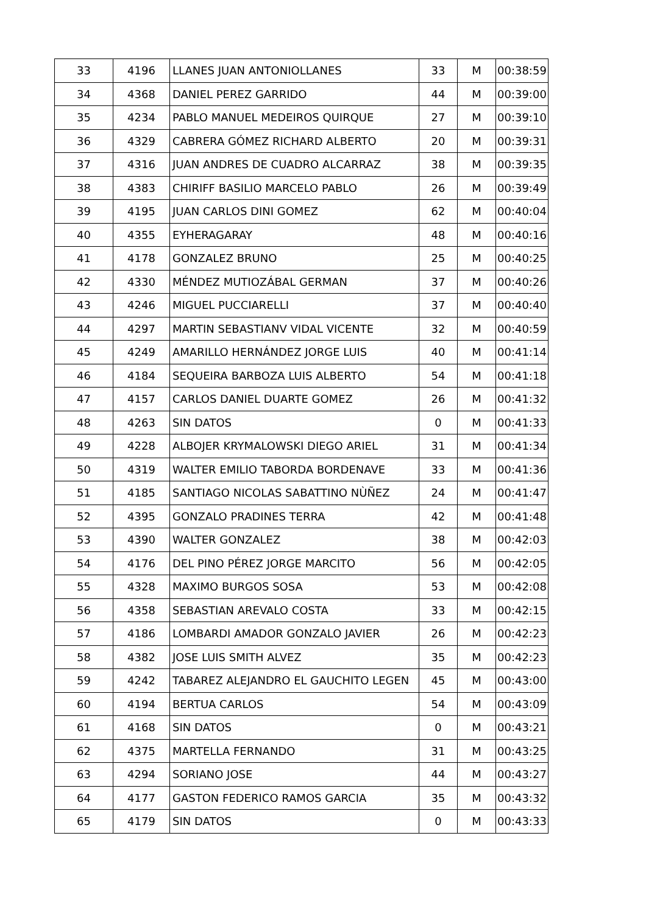| 33 | 4196 | LLANES JUAN ANTONIOLLANES | 33 | M | 00:38:59 |
| 34 | 4368 | DANIEL PEREZ GARRIDO | 44 | M | 00:39:00 |
| 35 | 4234 | PABLO MANUEL MEDEIROS QUIRQUE | 27 | M | 00:39:10 |
| 36 | 4329 | CABRERA GÓMEZ RICHARD ALBERTO | 20 | M | 00:39:31 |
| 37 | 4316 | JUAN ANDRES DE CUADRO ALCARRAZ | 38 | M | 00:39:35 |
| 38 | 4383 | CHIRIFF BASILIO MARCELO PABLO | 26 | M | 00:39:49 |
| 39 | 4195 | JUAN CARLOS DINI GOMEZ | 62 | M | 00:40:04 |
| 40 | 4355 | EYHERAGARAY | 48 | M | 00:40:16 |
| 41 | 4178 | GONZALEZ BRUNO | 25 | M | 00:40:25 |
| 42 | 4330 | MÉNDEZ MUTIOZÁBAL GERMAN | 37 | M | 00:40:26 |
| 43 | 4246 | MIGUEL PUCCIARELLI | 37 | M | 00:40:40 |
| 44 | 4297 | MARTIN SEBASTIANV VIDAL VICENTE | 32 | M | 00:40:59 |
| 45 | 4249 | AMARILLO HERNÁNDEZ JORGE LUIS | 40 | M | 00:41:14 |
| 46 | 4184 | SEQUEIRA BARBOZA LUIS ALBERTO | 54 | M | 00:41:18 |
| 47 | 4157 | CARLOS DANIEL DUARTE GOMEZ | 26 | M | 00:41:32 |
| 48 | 4263 | SIN DATOS | 0 | M | 00:41:33 |
| 49 | 4228 | ALBOJER KRYMALOWSKI DIEGO ARIEL | 31 | M | 00:41:34 |
| 50 | 4319 | WALTER EMILIO TABORDA BORDENAVE | 33 | M | 00:41:36 |
| 51 | 4185 | SANTIAGO NICOLAS SABATTINO NÙÑEZ | 24 | M | 00:41:47 |
| 52 | 4395 | GONZALO PRADINES TERRA | 42 | M | 00:41:48 |
| 53 | 4390 | WALTER GONZALEZ | 38 | M | 00:42:03 |
| 54 | 4176 | DEL PINO PÉREZ JORGE MARCITO | 56 | M | 00:42:05 |
| 55 | 4328 | MAXIMO BURGOS SOSA | 53 | M | 00:42:08 |
| 56 | 4358 | SEBASTIAN AREVALO COSTA | 33 | M | 00:42:15 |
| 57 | 4186 | LOMBARDI AMADOR GONZALO JAVIER | 26 | M | 00:42:23 |
| 58 | 4382 | JOSE LUIS SMITH ALVEZ | 35 | M | 00:42:23 |
| 59 | 4242 | TABAREZ ALEJANDRO EL GAUCHITO LEGEN | 45 | M | 00:43:00 |
| 60 | 4194 | BERTUA CARLOS | 54 | M | 00:43:09 |
| 61 | 4168 | SIN DATOS | 0 | M | 00:43:21 |
| 62 | 4375 | MARTELLA FERNANDO | 31 | M | 00:43:25 |
| 63 | 4294 | SORIANO JOSE | 44 | M | 00:43:27 |
| 64 | 4177 | GASTON FEDERICO RAMOS GARCIA | 35 | M | 00:43:32 |
| 65 | 4179 | SIN DATOS | 0 | M | 00:43:33 |